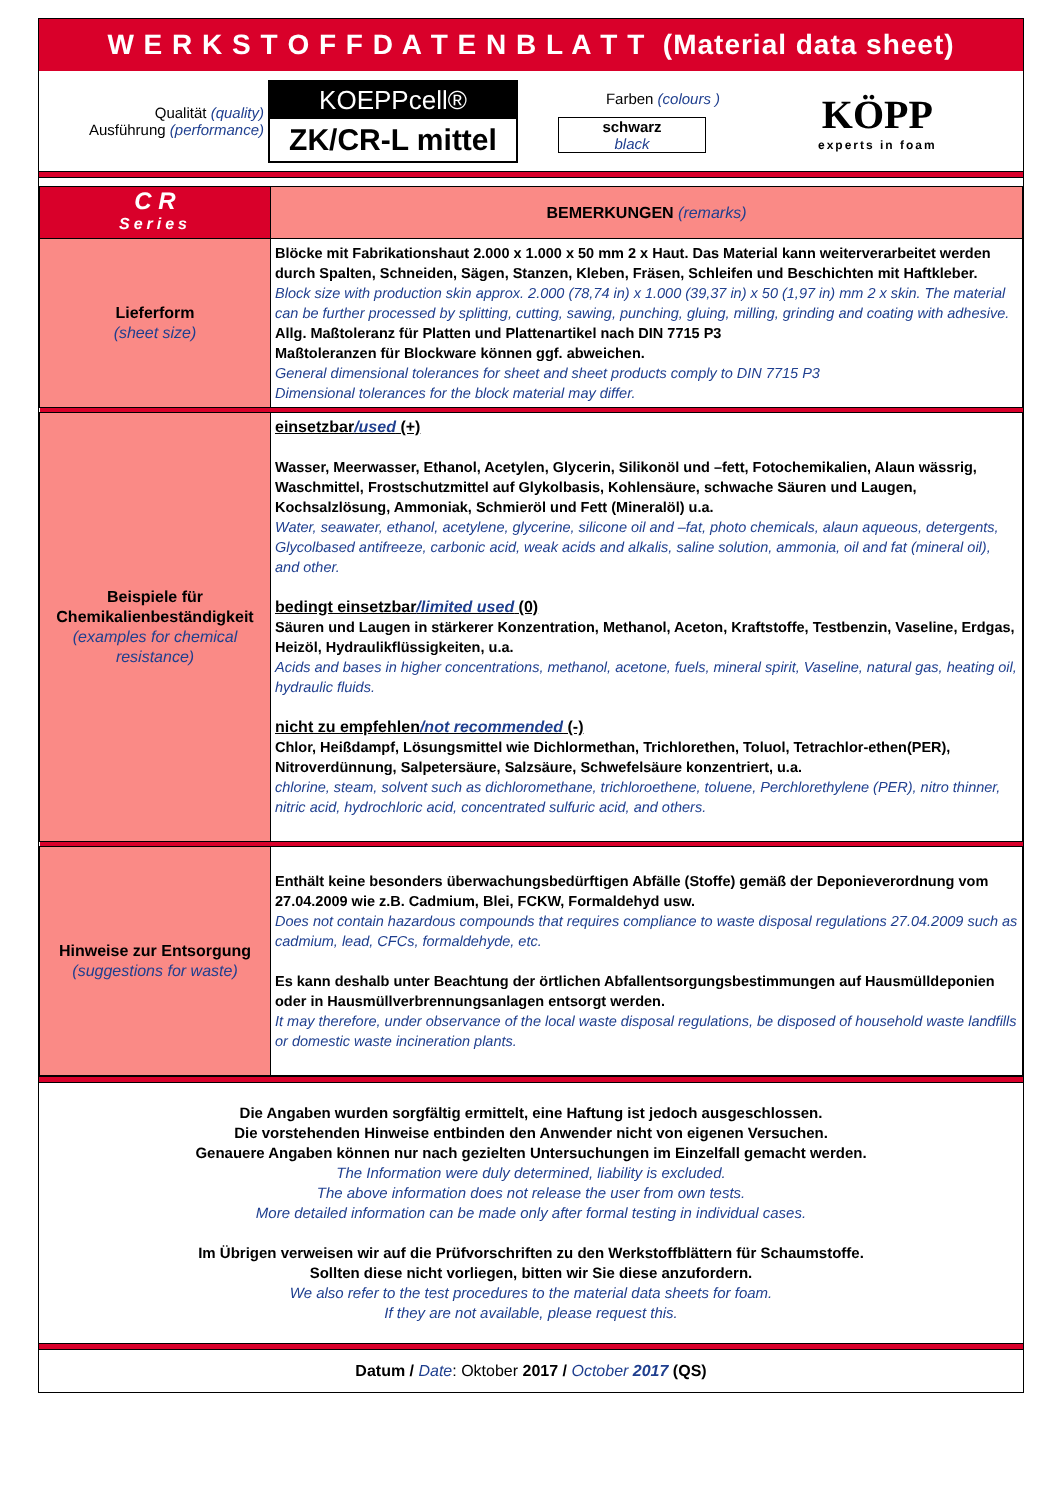W E R K S T O F F D A T E N B L A T T (Material data sheet)
Qualität (quality)
Ausführung (performance)
KOEPPcell®
ZK/CR-L mittel
Farben (colours )
schwarz
black
KÖPP
experts in foam
| C R Series | BEMERKUNGEN (remarks) |
| Lieferform (sheet size) | Blöcke mit Fabrikationshaut 2.000 x 1.000 x 50 mm 2 x Haut. Das Material kann weiterverarbeitet werden durch Spalten, Schneiden, Sägen, Stanzen, Kleben, Fräsen, Schleifen und Beschichten mit Haftkleber. Block size with production skin approx. 2.000 (78,74 in) x 1.000 (39,37 in) x 50 (1,97 in) mm 2 x skin. The material can be further processed by splitting, cutting, sawing, punching, gluing, milling, grinding and coating with adhesive. Allg. Maßtoleranz für Platten und Plattenartikel nach DIN 7715 P3 Maßtoleranzen für Blockware können ggf. abweichen. General dimensional tolerances for sheet and sheet products comply to DIN 7715 P3 Dimensional tolerances for the block material may differ. |
| Beispiele für Chemikalienbeständigkeit (examples for chemical resistance) | einsetzbar /used (+) Wasser, Meerwasser, Ethanol, Acetylen, Glycerin, Silikonöl und –fett, Fotochemikalien, Alaun wässrig, Waschmittel, Frostschutzmittel auf Glykolbasis, Kohlensäure, schwache Säuren und Laugen, Kochsalzlösung, Ammoniak, Schmieröl und Fett (Mineralöl) u.a. Water, seawater, ethanol, acetylene, glycerine, silicone oil and –fat, photo chemicals, alaun aqueous, detergents, Glycolbased antifreeze, carbonic acid, weak acids and alkalis, saline solution, ammonia, oil and fat (mineral oil), and other. bedingt einsetzbar /limited used (0) Säuren und Laugen in stärkerer Konzentration, Methanol, Aceton, Kraftstoffe, Testbenzin, Vaseline, Erdgas, Heizöl, Hydraulikflüssigkeiten, u.a. Acids and bases in higher concentrations, methanol, acetone, fuels, mineral spirit, Vaseline, natural gas, heating oil, hydraulic fluids. nicht zu empfehlen /not recommended (-) Chlor, Heißdampf, Lösungsmittel wie Dichlormethan, Trichlorethen, Toluol, Tetrachlor-ethen(PER), Nitroverdünnung, Salpetersäure, Salzsäure, Schwefelsäure konzentriert, u.a. chlorine, steam, solvent such as dichloromethane, trichloroethene, toluene, Perchlorethylene (PER), nitro thinner, nitric acid, hydrochloric acid, concentrated sulfuric acid, and others. |
| Hinweise zur Entsorgung (suggestions for waste) | Enthält keine besonders überwachungsbedürftigen Abfälle (Stoffe) gemäß der Deponieverordnung vom 27.04.2009 wie z.B. Cadmium, Blei, FCKW, Formaldehyd usw. Does not contain hazardous compounds that requires compliance to waste disposal regulations 27.04.2009 such as cadmium, lead, CFCs, formaldehyde, etc. Es kann deshalb unter Beachtung der örtlichen Abfallentsorgungsbestimmungen auf Hausmülldeponien oder in Hausmüllverbrennungsanlagen entsorgt werden. It may therefore, under observance of the local waste disposal regulations, be disposed of household waste landfills or domestic waste incineration plants. |
Die Angaben wurden sorgfältig ermittelt, eine Haftung ist jedoch ausgeschlossen.
Die vorstehenden Hinweise entbinden den Anwender nicht von eigenen Versuchen.
Genauere Angaben können nur nach gezielten Untersuchungen im Einzelfall gemacht werden.
The Information were duly determined, liability is excluded.
The above information does not release the user from own tests.
More detailed information can be made only after formal testing in individual cases.
Im Übrigen verweisen wir auf die Prüfvorschriften zu den Werkstoffblättern für Schaumstoffe.
Sollten diese nicht vorliegen, bitten wir Sie diese anzufordern.
We also refer to the test procedures to the material data sheets for foam.
If they are not available, please request this.
Datum / Date: Oktober 2017 / October 2017 (QS)